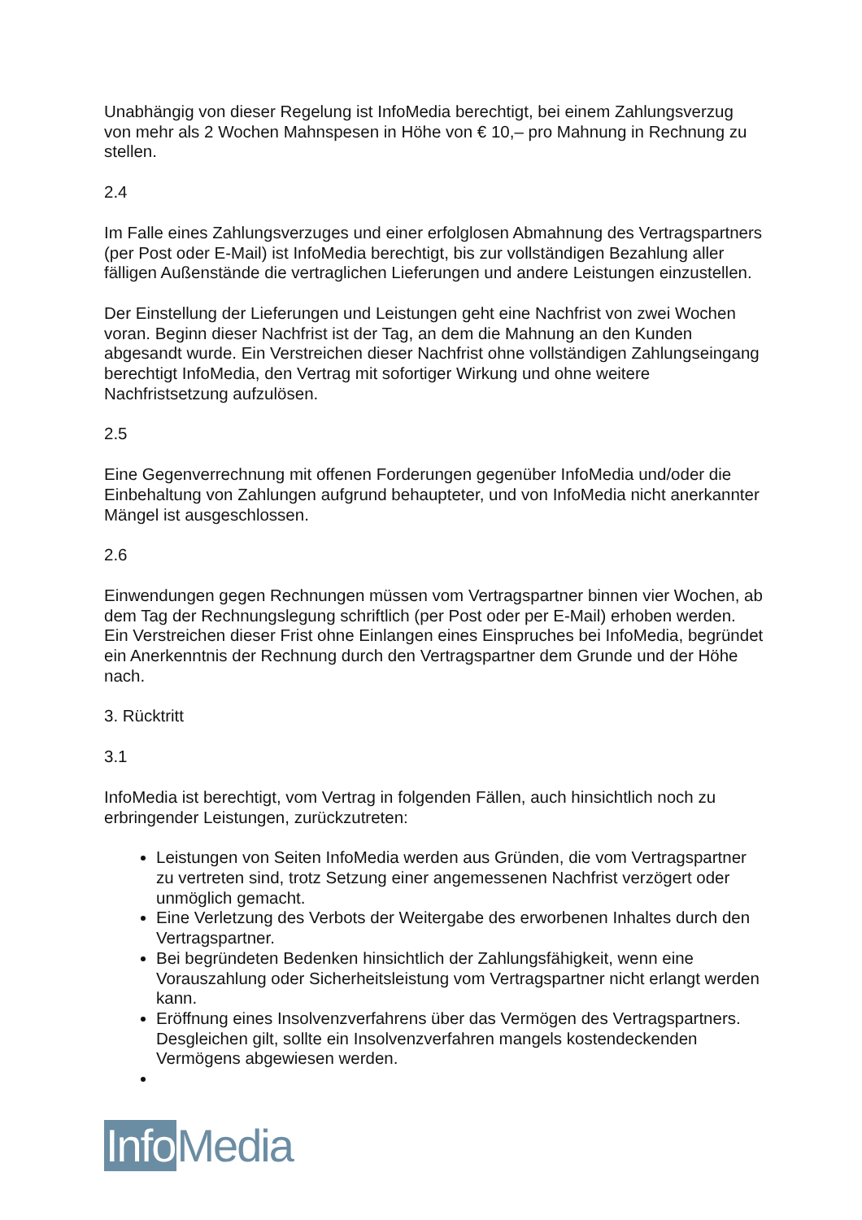Unabhängig von dieser Regelung ist InfoMedia berechtigt, bei einem Zahlungsverzug von mehr als 2 Wochen Mahnspesen in Höhe von € 10,– pro Mahnung in Rechnung zu stellen.
2.4
Im Falle eines Zahlungsverzuges und einer erfolglosen Abmahnung des Vertragspartners (per Post oder E-Mail) ist InfoMedia berechtigt, bis zur vollständigen Bezahlung aller fälligen Außenstände die vertraglichen Lieferungen und andere Leistungen einzustellen.
Der Einstellung der Lieferungen und Leistungen geht eine Nachfrist von zwei Wochen voran. Beginn dieser Nachfrist ist der Tag, an dem die Mahnung an den Kunden abgesandt wurde. Ein Verstreichen dieser Nachfrist ohne vollständigen Zahlungseingang berechtigt InfoMedia, den Vertrag mit sofortiger Wirkung und ohne weitere Nachfristsetzung aufzulösen.
2.5
Eine Gegenverrechnung mit offenen Forderungen gegenüber InfoMedia und/oder die Einbehaltung von Zahlungen aufgrund behaupteter, und von InfoMedia nicht anerkannter Mängel ist ausgeschlossen.
2.6
Einwendungen gegen Rechnungen müssen vom Vertragspartner binnen vier Wochen, ab dem Tag der Rechnungslegung schriftlich (per Post oder per E-Mail) erhoben werden. Ein Verstreichen dieser Frist ohne Einlangen eines Einspruches bei InfoMedia, begründet ein Anerkenntnis der Rechnung durch den Vertragspartner dem Grunde und der Höhe nach.
3. Rücktritt
3.1
InfoMedia ist berechtigt, vom Vertrag in folgenden Fällen, auch hinsichtlich noch zu erbringender Leistungen, zurückzutreten:
Leistungen von Seiten InfoMedia werden aus Gründen, die vom Vertragspartner zu vertreten sind, trotz Setzung einer angemessenen Nachfrist verzögert oder unmöglich gemacht.
Eine Verletzung des Verbots der Weitergabe des erworbenen Inhaltes durch den Vertragspartner.
Bei begründeten Bedenken hinsichtlich der Zahlungsfähigkeit, wenn eine Vorauszahlung oder Sicherheitsleistung vom Vertragspartner nicht erlangt werden kann.
Eröffnung eines Insolvenzverfahrens über das Vermögen des Vertragspartners. Desgleichen gilt, sollte ein Insolvenzverfahren mangels kostendeckenden Vermögens abgewiesen werden.
Info Media